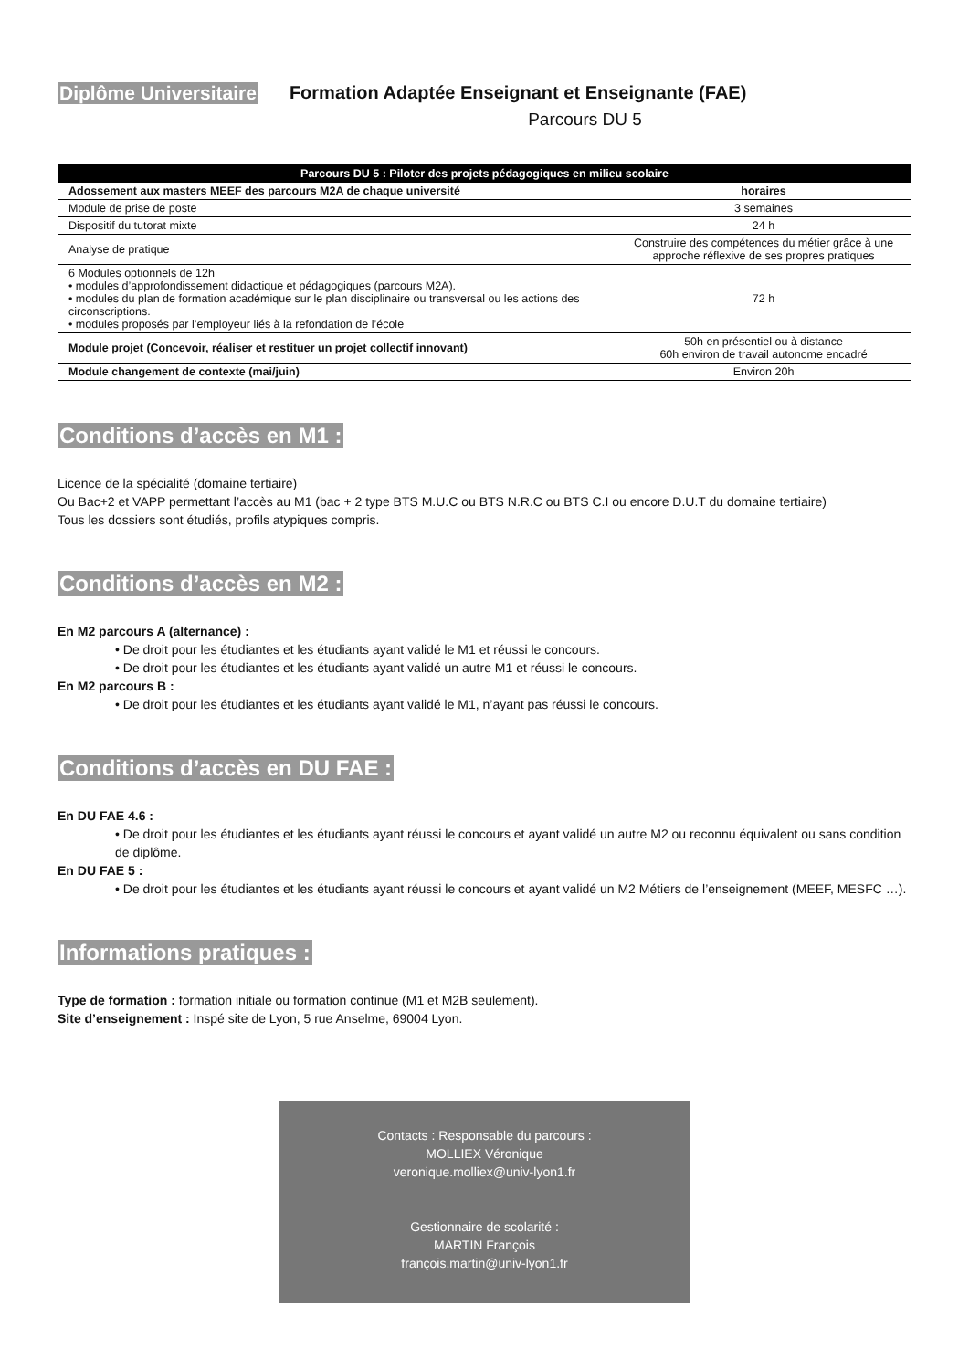Diplôme Universitaire Formation Adaptée Enseignant et Enseignante (FAE)
Parcours DU 5
| Parcours DU 5 : Piloter des projets pédagogiques en milieu scolaire | |
| --- | --- |
| Adossement aux masters MEEF des parcours M2A de chaque université | horaires |
| Module de prise de poste | 3 semaines |
| Dispositif du tutorat mixte | 24 h |
| Analyse de pratique | Construire des compétences du métier grâce à une approche réflexive de ses propres pratiques |
| 6 Modules optionnels de 12h • modules d’approfondissement didactique et pédagogiques (parcours M2A). • modules du plan de formation académique sur le plan disciplinaire ou transversal ou les actions des circonscriptions. • modules proposés par l’employeur liés à la refondation de l’école | 72 h |
| Module projet (Concevoir, réaliser et restituer un projet collectif innovant) | 50h en présentiel ou à distance 60h environ de travail autonome encadré |
| Module changement de contexte (mai/juin) | Environ 20h |
Conditions d’accès en M1 :
Licence de la spécialité (domaine tertiaire)
Ou Bac+2 et VAPP permettant l’accès au M1 (bac + 2 type BTS M.U.C ou BTS N.R.C ou BTS C.I ou encore D.U.T du domaine tertiaire)
Tous les dossiers sont étudiés, profils atypiques compris.
Conditions d’accès en M2 :
En M2 parcours A (alternance) :
• De droit pour les étudiantes et les étudiants ayant validé le M1 et réussi le concours.
• De droit pour les étudiantes et les étudiants ayant validé un autre M1 et réussi le concours.
En M2 parcours B :
• De droit pour les étudiantes et les étudiants ayant validé le M1, n’ayant pas réussi le concours.
Conditions d’accès en DU FAE :
En DU FAE 4.6 :
• De droit pour les étudiantes et les étudiants ayant réussi le concours et ayant validé un autre M2 ou reconnu équivalent ou sans condition de diplôme.
En DU FAE 5 :
• De droit pour les étudiantes et les étudiants ayant réussi le concours et ayant validé un M2 Métiers de l’enseignement (MEEF, MESFC …).
Informations pratiques :
Type de formation : formation initiale ou formation continue (M1 et M2B seulement).
Site d’enseignement : Inspé site de Lyon, 5 rue Anselme, 69004 Lyon.
Contacts : Responsable du parcours :
MOLLIEX Véronique
veronique.molliex@univ-lyon1.fr
Gestionnaire de scolarité :
MARTIN François
françois.martin@univ-lyon1.fr